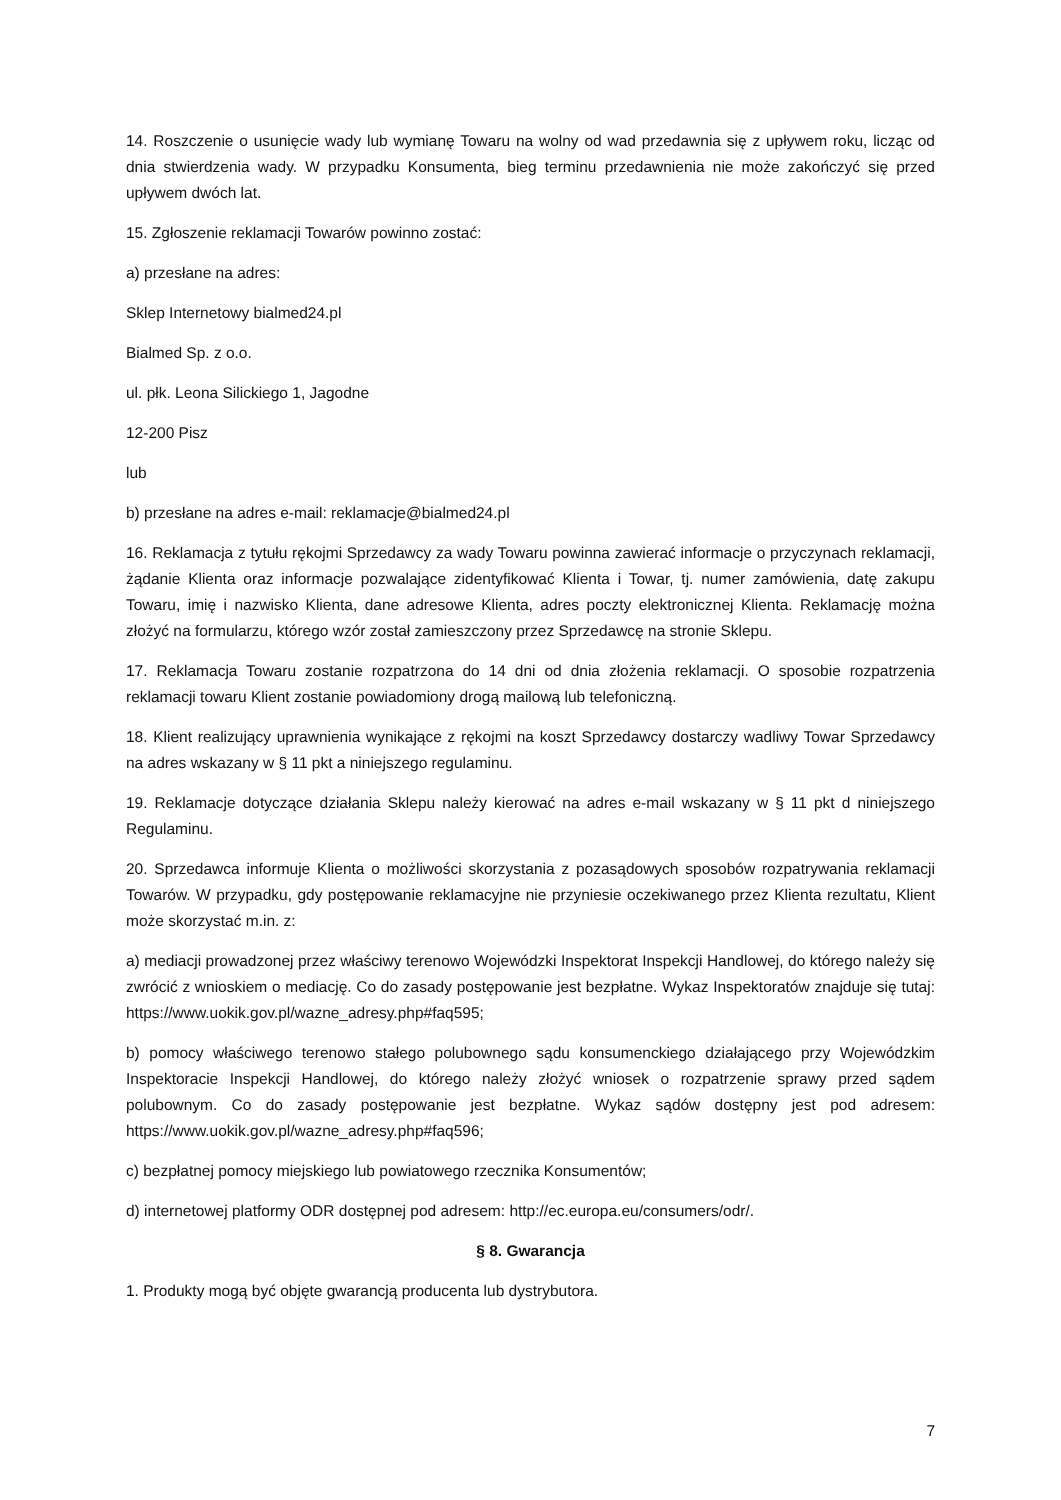14. Roszczenie o usunięcie wady lub wymianę Towaru na wolny od wad przedawnia się z upływem roku, licząc od dnia stwierdzenia wady. W przypadku Konsumenta, bieg terminu przedawnienia nie może zakończyć się przed upływem dwóch lat.
15. Zgłoszenie reklamacji Towarów powinno zostać:
a) przesłane na adres:
Sklep Internetowy bialmed24.pl
Bialmed Sp. z o.o.
ul. płk. Leona Silickiego 1, Jagodne
12-200 Pisz
lub
b) przesłane na adres e-mail: reklamacje@bialmed24.pl
16. Reklamacja z tytułu rękojmi Sprzedawcy za wady Towaru powinna zawierać informacje o przyczynach reklamacji, żądanie Klienta oraz informacje pozwalające zidentyfikować Klienta i Towar, tj. numer zamówienia, datę zakupu Towaru, imię i nazwisko Klienta, dane adresowe Klienta, adres poczty elektronicznej Klienta. Reklamację można złożyć na formularzu, którego wzór został zamieszczony przez Sprzedawcę na stronie Sklepu.
17. Reklamacja Towaru zostanie rozpatrzona do 14 dni od dnia złożenia reklamacji. O sposobie rozpatrzenia reklamacji towaru Klient zostanie powiadomiony drogą mailową lub telefoniczną.
18. Klient realizujący uprawnienia wynikające z rękojmi na koszt Sprzedawcy dostarczy wadliwy Towar Sprzedawcy na adres wskazany w § 11 pkt a niniejszego regulaminu.
19. Reklamacje dotyczące działania Sklepu należy kierować na adres e-mail wskazany w § 11 pkt d niniejszego Regulaminu.
20. Sprzedawca informuje Klienta o możliwości skorzystania z pozasądowych sposobów rozpatrywania reklamacji Towarów. W przypadku, gdy postępowanie reklamacyjne nie przyniesie oczekiwanego przez Klienta rezultatu, Klient może skorzystać m.in. z:
a) mediacji prowadzonej przez właściwy terenowo Wojewódzki Inspektorat Inspekcji Handlowej, do którego należy się zwrócić z wnioskiem o mediację. Co do zasady postępowanie jest bezpłatne. Wykaz Inspektoratów znajduje się tutaj: https://www.uokik.gov.pl/wazne_adresy.php#faq595;
b) pomocy właściwego terenowo stałego polubownego sądu konsumenckiego działającego przy Wojewódzkim Inspektoracie Inspekcji Handlowej, do którego należy złożyć wniosek o rozpatrzenie sprawy przed sądem polubownym. Co do zasady postępowanie jest bezpłatne. Wykaz sądów dostępny jest pod adresem: https://www.uokik.gov.pl/wazne_adresy.php#faq596;
c) bezpłatnej pomocy miejskiego lub powiatowego rzecznika Konsumentów;
d) internetowej platformy ODR dostępnej pod adresem: http://ec.europa.eu/consumers/odr/.
§ 8. Gwarancja
1. Produkty mogą być objęte gwarancją producenta lub dystrybutora.
7